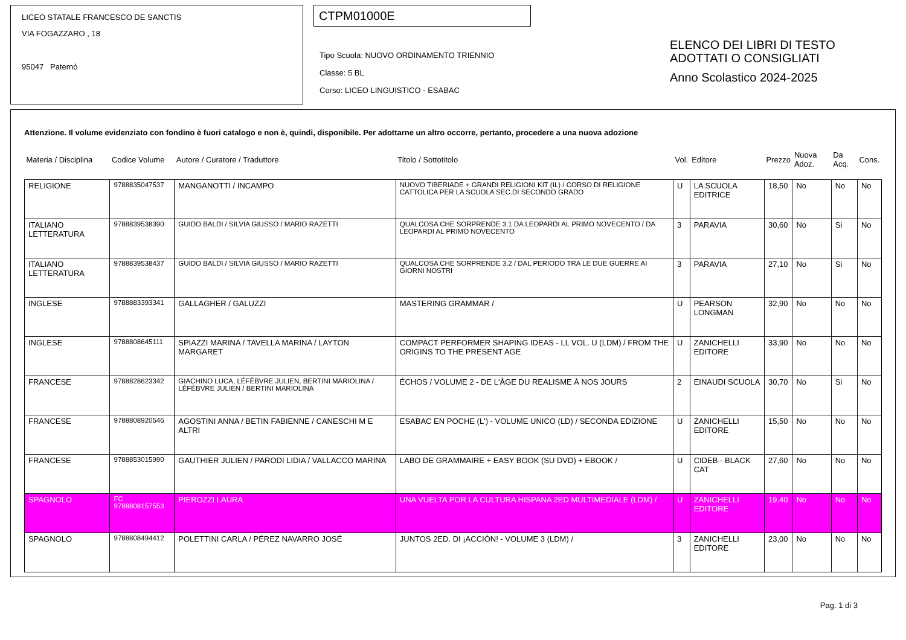LICEO STATALE FRANCESCO DE SANCTIS
VIA FOGAZZARO , 18
95047 Paternò
CTPM01000E
Tipo Scuola: NUOVO ORDINAMENTO TRIENNIO
Classe: 5 BL
Corso: LICEO LINGUISTICO - ESABAC
ELENCO DEI LIBRI DI TESTO
ADOTTATI O CONSIGLIATI
Anno Scolastico 2024-2025
Attenzione. Il volume evidenziato con fondino è fuori catalogo e non è, quindi, disponibile. Per adottarne un altro occorre, pertanto, procedere a una nuova adozione
| Materia / Disciplina | Codice Volume | Autore / Curatore / Traduttore | Titolo / Sottotitolo | Vol. | Editore | Prezzo | Nuova Adoz. | Da Acq. | Cons. |
| --- | --- | --- | --- | --- | --- | --- | --- | --- | --- |
| RELIGIONE | 9788835047537 | MANGANOTTI / INCAMPO | NUOVO TIBERIADE + GRANDI RELIGIONI KIT (IL) / CORSO DI RELIGIONE CATTOLICA PER LA SCUOLA SEC.DI SECONDO GRADO | U | LA SCUOLA EDITRICE | 18,50 | No | No | No |
| ITALIANO LETTERATURA | 9788839538390 | GUIDO BALDI / SILVIA GIUSSO / MARIO RAZETTI | QUALCOSA CHE SORPRENDE 3.1 DA LEOPARDI AL PRIMO NOVECENTO / DA LEOPARDI AL PRIMO NOVECENTO | 3 | PARAVIA | 30,60 | No | Si | No |
| ITALIANO LETTERATURA | 9788839538437 | GUIDO BALDI / SILVIA GIUSSO / MARIO RAZETTI | QUALCOSA CHE SORPRENDE 3.2 / DAL PERIODO TRA LE DUE GUERRE AI GIORNI NOSTRI | 3 | PARAVIA | 27,10 | No | Si | No |
| INGLESE | 9788883393341 | GALLAGHER / GALUZZI | MASTERING GRAMMAR / | U | PEARSON LONGMAN | 32,90 | No | No | No |
| INGLESE | 9788808645111 | SPIAZZI MARINA / TAVELLA MARINA / LAYTON MARGARET | COMPACT PERFORMER SHAPING IDEAS - LL VOL. U (LDM) / FROM THE ORIGINS TO THE PRESENT AGE | U | ZANICHELLI EDITORE | 33,90 | No | No | No |
| FRANCESE | 9788828623342 | GIACHINO LUCA, LÉFÈBVRE JULIEN, BERTINI MARIOLINA / LÉFÈBVRE JULIEN / BERTINI MARIOLINA | ÉCHOS / VOLUME 2 - DE L'ÂGE DU REALISME À NOS JOURS | 2 | EINAUDI SCUOLA | 30,70 | No | Si | No |
| FRANCESE | 9788808920546 | AGOSTINI ANNA / BETIN FABIENNE / CANESCHI M E ALTRI | ESABAC EN POCHE (L') - VOLUME UNICO (LD) / SECONDA EDIZIONE | U | ZANICHELLI EDITORE | 15,50 | No | No | No |
| FRANCESE | 9788853015990 | GAUTHIER JULIEN / PARODI LIDIA / VALLACCO MARINA | LABO DE GRAMMAIRE + EASY BOOK (SU DVD) + EBOOK / | U | CIDEB - BLACK CAT | 27,60 | No | No | No |
| SPAGNOLO | FC 9788808157553 | PIEROZZI LAURA | UNA VUELTA POR LA CULTURA HISPANA 2ED MULTIMEDIALE (LDM) / | U | ZANICHELLI EDITORE | 19,40 | No | No | No |
| SPAGNOLO | 9788808494412 | POLETTINI CARLA / PÉREZ NAVARRO JOSÉ | JUNTOS 2ED. DI ¡ACCIÒN! - VOLUME 3 (LDM) / | 3 | ZANICHELLI EDITORE | 23,00 | No | No | No |
Pag. 1 di 3